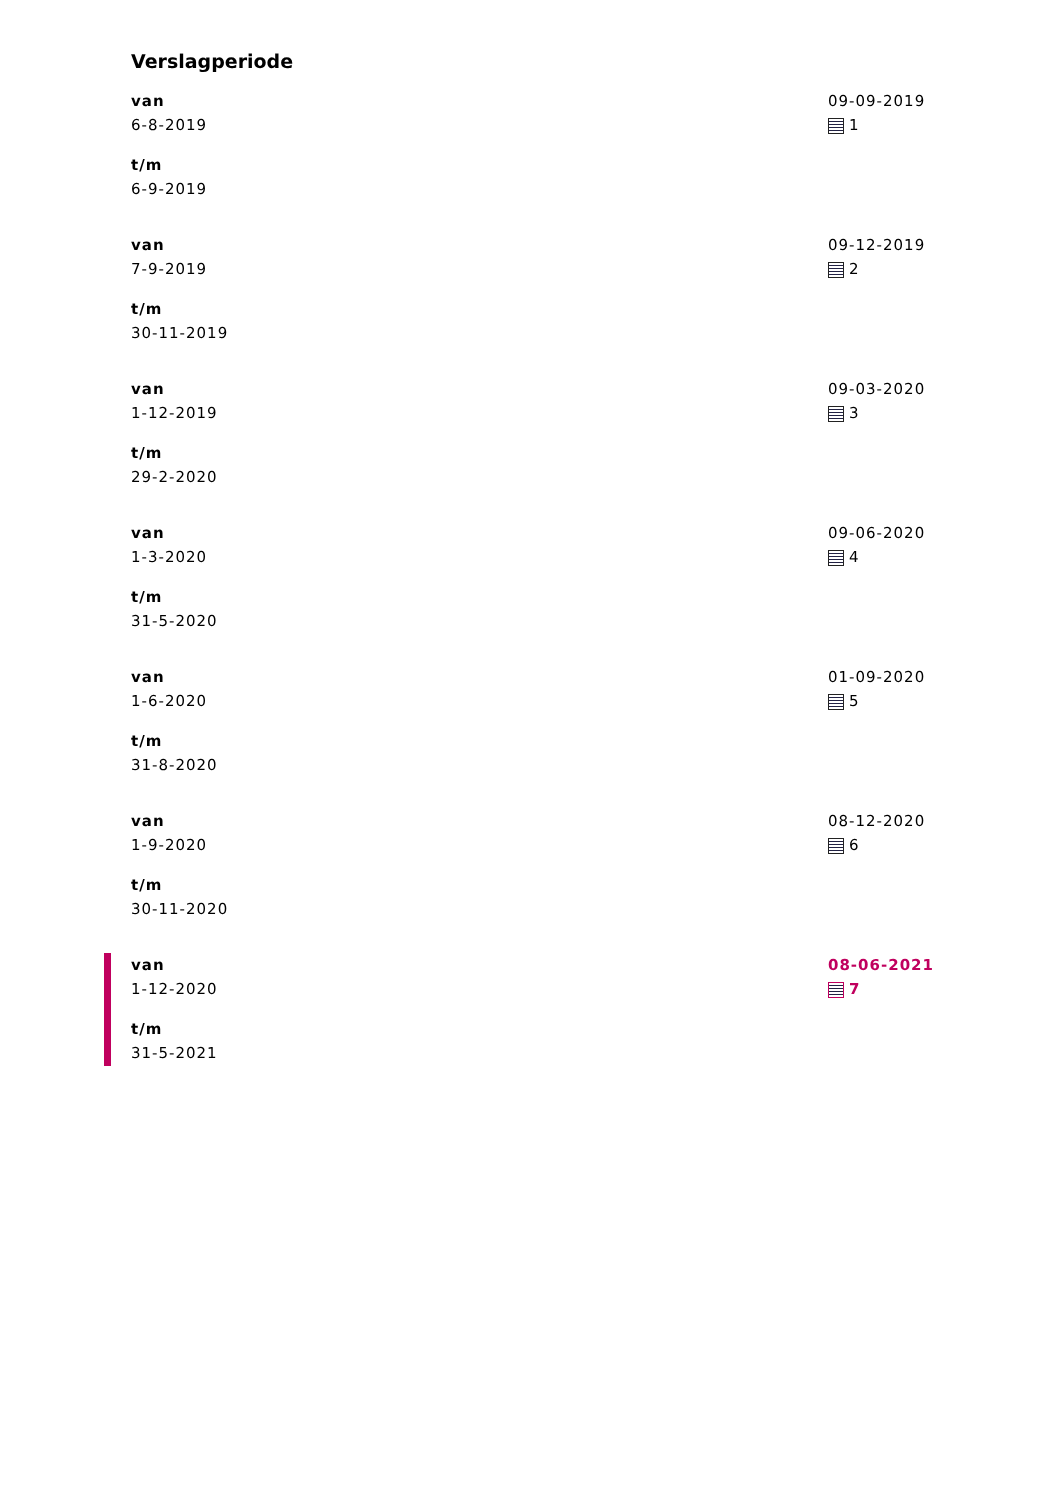Verslagperiode
van
6-8-2019
t/m
6-9-2019
09-09-2019
1
van
7-9-2019
t/m
30-11-2019
09-12-2019
2
van
1-12-2019
t/m
29-2-2020
09-03-2020
3
van
1-3-2020
t/m
31-5-2020
09-06-2020
4
van
1-6-2020
t/m
31-8-2020
01-09-2020
5
van
1-9-2020
t/m
30-11-2020
08-12-2020
6
van
1-12-2020
t/m
31-5-2021
08-06-2021
7